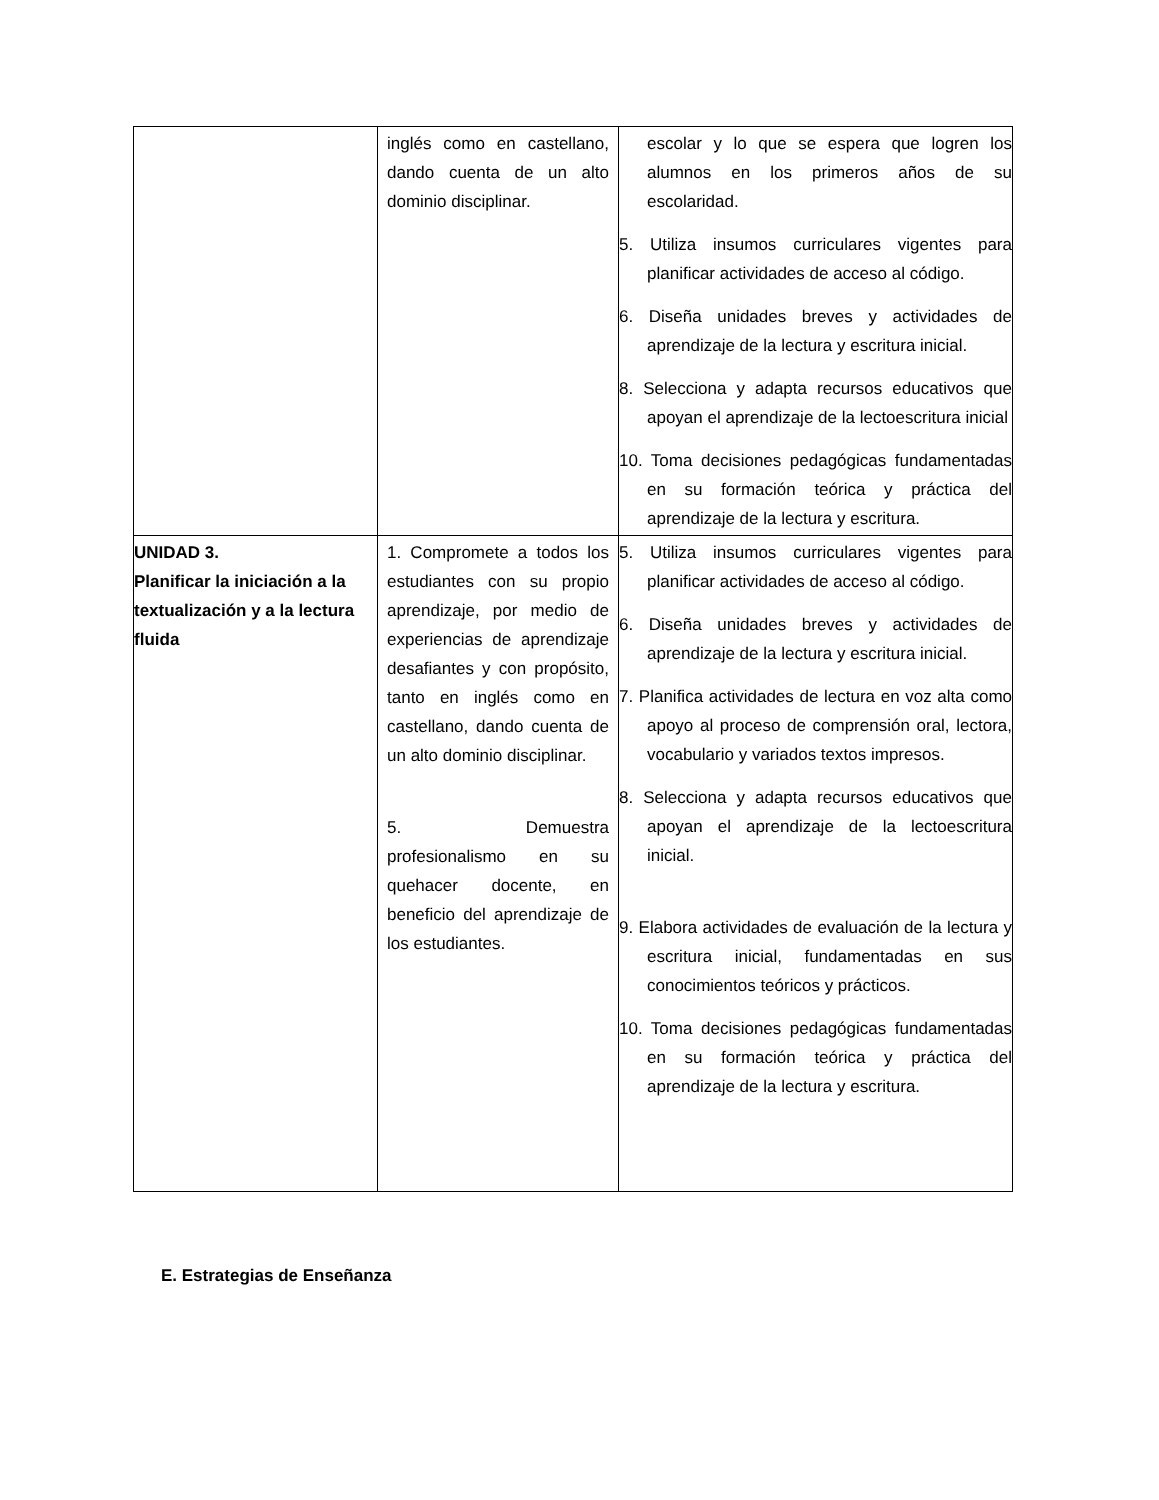| | inglés como en castellano, dando cuenta de un alto dominio disciplinar. | escolar y lo que se espera que logren los alumnos en los primeros años de su escolaridad. 5. Utiliza insumos curriculares vigentes para planificar actividades de acceso al código. 6. Diseña unidades breves y actividades de aprendizaje de la lectura y escritura inicial. 8. Selecciona y adapta recursos educativos que apoyan el aprendizaje de la lectoescritura inicial 10. Toma decisiones pedagógicas fundamentadas en su formación teórica y práctica del aprendizaje de la lectura y escritura. |
| UNIDAD 3. Planificar la iniciación a la textualización y a la lectura fluida | 1. Compromete a todos los estudiantes con su propio aprendizaje, por medio de experiencias de aprendizaje desafiantes y con propósito, tanto en inglés como en castellano, dando cuenta de un alto dominio disciplinar. 5. Demuestra profesionalismo en su quehacer docente, en beneficio del aprendizaje de los estudiantes. | 5. Utiliza insumos curriculares vigentes para planificar actividades de acceso al código. 6. Diseña unidades breves y actividades de aprendizaje de la lectura y escritura inicial. 7. Planifica actividades de lectura en voz alta como apoyo al proceso de comprensión oral, lectora, vocabulario y variados textos impresos. 8. Selecciona y adapta recursos educativos que apoyan el aprendizaje de la lectoescritura inicial. 9. Elabora actividades de evaluación de la lectura y escritura inicial, fundamentadas en sus conocimientos teóricos y prácticos. 10. Toma decisiones pedagógicas fundamentadas en su formación teórica y práctica del aprendizaje de la lectura y escritura. |
E. Estrategias de Enseñanza